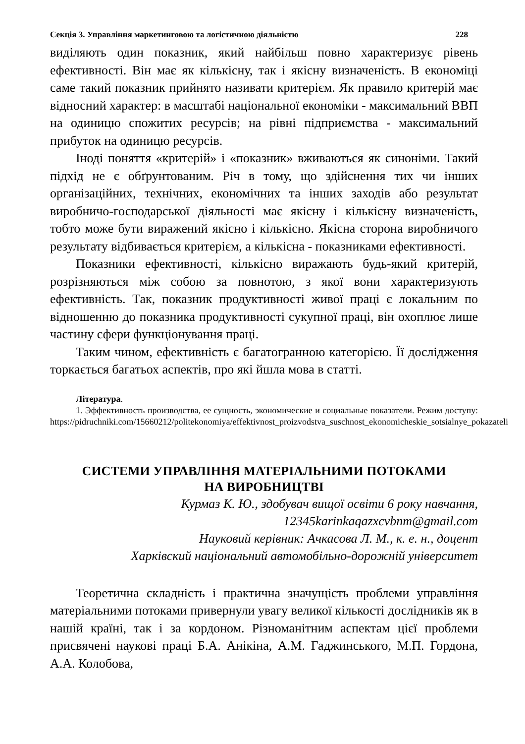Секція 3. Управління маркетинговою та логістичною діяльністю 228
виділяють один показник, який найбільш повно характеризує рівень ефективності. Він має як кількісну, так і якісну визначеність. В економіці саме такий показник прийнято називати критерієм. Як правило критерій має відносний характер: в масштабі національної економіки - максимальний ВВП на одиницю спожитих ресурсів; на рівні підприємства - максимальний прибуток на одиницю ресурсів.
Іноді поняття «критерій» і «показник» вживаються як синоніми. Такий підхід не є обґрунтованим. Річ в тому, що здійснення тих чи інших організаційних, технічних, економічних та інших заходів або результат виробничо-господарської діяльності має якісну і кількісну визначеність, тобто може бути виражений якісно і кількісно. Якісна сторона виробничого результату відбивається критерієм, а кількісна - показниками ефективності.
Показники ефективності, кількісно виражають будь-який критерій, розрізняються між собою за повнотою, з якої вони характеризують ефективність. Так, показник продуктивності живої праці є локальним по відношенню до показника продуктивності сукупної праці, він охоплює лише частину сфери функціонування праці.
Таким чином, ефективність є багатогранною категорією. Її дослідження торкається багатьох аспектів, про які йшла мова в статті.
Література.
1. Эффективность производства, ее сущность, экономические и социальные показатели. Режим доступу: https://pidruchniki.com/15660212/politekonomiya/effektivnost_proizvodstva_suschnost_ekonomicheskie_sotsialnye_pokazateli
СИСТЕМИ УПРАВЛІННЯ МАТЕРІАЛЬНИМИ ПОТОКАМИ
НА ВИРОБНИЦТВІ
Курмаз К. Ю., здобувач вищої освіти 6 року навчання,
12345karinkaqazxcvbnm@gmail.com
Науковий керівник: Ачкасова Л. М., к. е. н., доцент
Харківский національний автомобільно-дорожній університет
Теоретична складність і практична значущість проблеми управління матеріальними потоками привернули увагу великої кількості дослідників як в нашій країні, так і за кордоном. Різноманітним аспектам цієї проблеми присвячені наукові праці Б.А. Анікіна, А.М. Гаджинського, М.П. Гордона, А.А. Колобова,